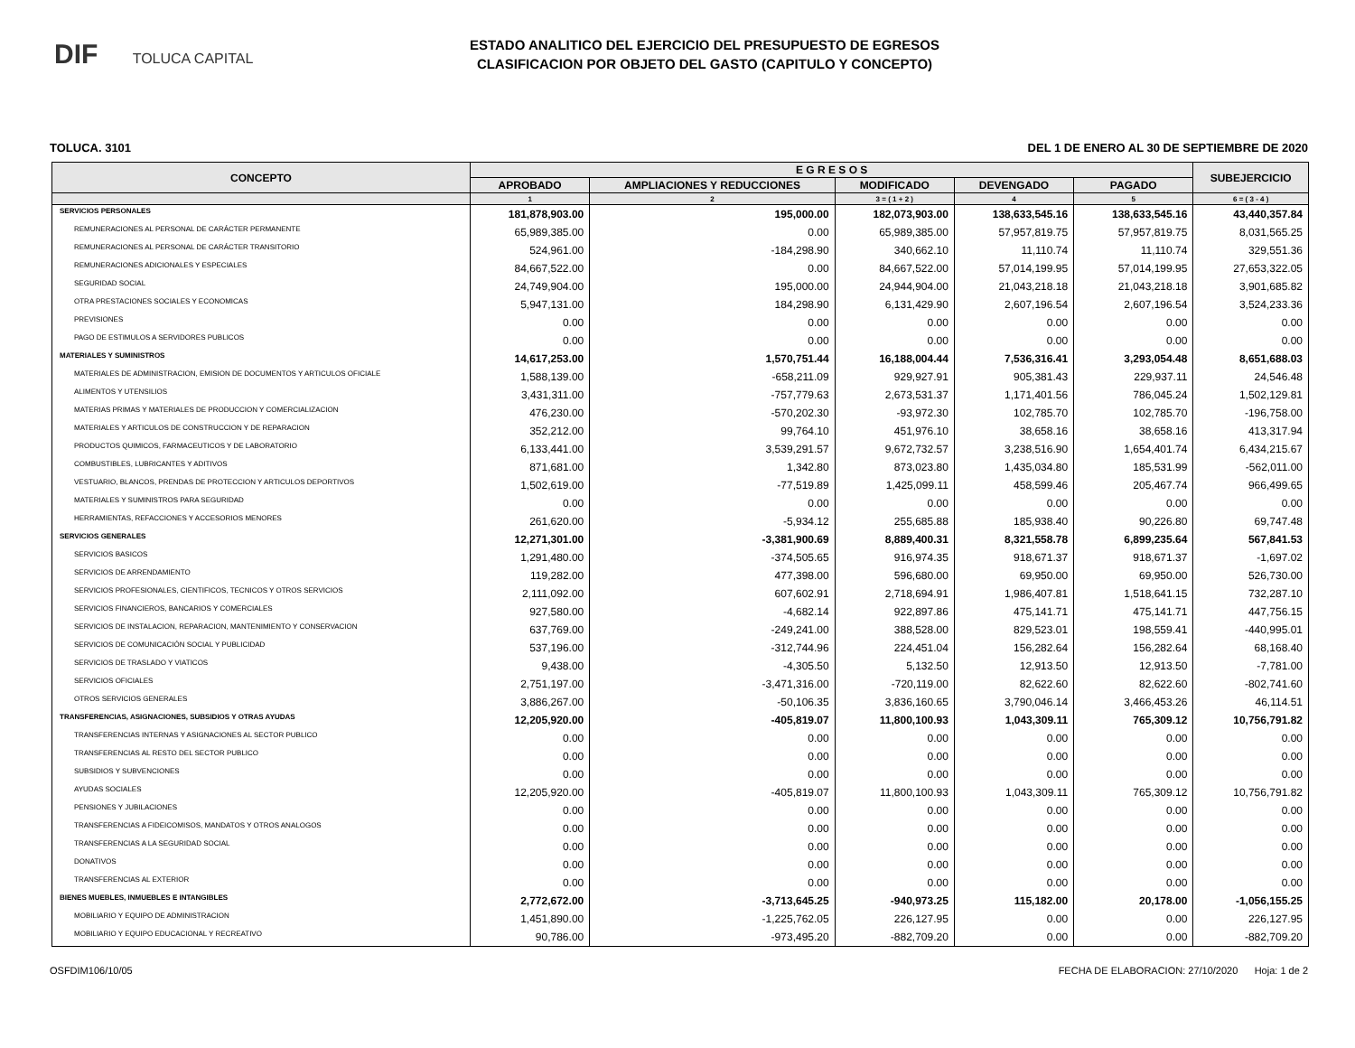DIF TOLUCA CAPITAL
ESTADO ANALITICO DEL EJERCICIO DEL PRESUPUESTO DE EGRESOS
CLASIFICACION POR OBJETO DEL GASTO (CAPITULO Y CONCEPTO)
TOLUCA. 3101 DEL 1 DE ENERO AL 30 DE SEPTIEMBRE DE 2020
| CONCEPTO | E G R E S O S | | | | | SUBEJERCICIO |
| --- | --- | --- | --- | --- | --- | --- |
| | APROBADO | AMPLIACIONES Y REDUCCIONES | MODIFICADO | DEVENGADO | PAGADO | |
| | 1 | 2 | 3 = ( 1 + 2 ) | 4 | 5 | 6 = ( 3 - 4 ) |
| SERVICIOS PERSONALES | 181,878,903.00 | 195,000.00 | 182,073,903.00 | 138,633,545.16 | 138,633,545.16 | 43,440,357.84 |
| REMUNERACIONES AL PERSONAL DE CARÁCTER PERMANENTE | 65,989,385.00 | 0.00 | 65,989,385.00 | 57,957,819.75 | 57,957,819.75 | 8,031,565.25 |
| REMUNERACIONES AL PERSONAL DE CARÁCTER TRANSITORIO | 524,961.00 | -184,298.90 | 340,662.10 | 11,110.74 | 11,110.74 | 329,551.36 |
| REMUNERACIONES ADICIONALES Y ESPECIALES | 84,667,522.00 | 0.00 | 84,667,522.00 | 57,014,199.95 | 57,014,199.95 | 27,653,322.05 |
| SEGURIDAD SOCIAL | 24,749,904.00 | 195,000.00 | 24,944,904.00 | 21,043,218.18 | 21,043,218.18 | 3,901,685.82 |
| OTRA PRESTACIONES SOCIALES Y ECONOMICAS | 5,947,131.00 | 184,298.90 | 6,131,429.90 | 2,607,196.54 | 2,607,196.54 | 3,524,233.36 |
| PREVISIONES | 0.00 | 0.00 | 0.00 | 0.00 | 0.00 | 0.00 |
| PAGO DE ESTIMULOS A SERVIDORES PUBLICOS | 0.00 | 0.00 | 0.00 | 0.00 | 0.00 | 0.00 |
| MATERIALES Y SUMINISTROS | 14,617,253.00 | 1,570,751.44 | 16,188,004.44 | 7,536,316.41 | 3,293,054.48 | 8,651,688.03 |
| MATERIALES DE ADMINISTRACION, EMISION DE DOCUMENTOS Y ARTICULOS OFICIALE | 1,588,139.00 | -658,211.09 | 929,927.91 | 905,381.43 | 229,937.11 | 24,546.48 |
| ALIMENTOS Y UTENSILIOS | 3,431,311.00 | -757,779.63 | 2,673,531.37 | 1,171,401.56 | 786,045.24 | 1,502,129.81 |
| MATERIAS PRIMAS Y MATERIALES DE PRODUCCION Y COMERCIALIZACION | 476,230.00 | -570,202.30 | -93,972.30 | 102,785.70 | 102,785.70 | -196,758.00 |
| MATERIALES Y ARTICULOS DE CONSTRUCCION Y DE REPARACION | 352,212.00 | 99,764.10 | 451,976.10 | 38,658.16 | 38,658.16 | 413,317.94 |
| PRODUCTOS QUIMICOS, FARMACEUTICOS Y DE LABORATORIO | 6,133,441.00 | 3,539,291.57 | 9,672,732.57 | 3,238,516.90 | 1,654,401.74 | 6,434,215.67 |
| COMBUSTIBLES, LUBRICANTES Y ADITIVOS | 871,681.00 | 1,342.80 | 873,023.80 | 1,435,034.80 | 185,531.99 | -562,011.00 |
| VESTUARIO, BLANCOS, PRENDAS DE PROTECCION Y ARTICULOS DEPORTIVOS | 1,502,619.00 | -77,519.89 | 1,425,099.11 | 458,599.46 | 205,467.74 | 966,499.65 |
| MATERIALES Y SUMINISTROS PARA SEGURIDAD | 0.00 | 0.00 | 0.00 | 0.00 | 0.00 | 0.00 |
| HERRAMIENTAS, REFACCIONES Y ACCESORIOS MENORES | 261,620.00 | -5,934.12 | 255,685.88 | 185,938.40 | 90,226.80 | 69,747.48 |
| SERVICIOS GENERALES | 12,271,301.00 | -3,381,900.69 | 8,889,400.31 | 8,321,558.78 | 6,899,235.64 | 567,841.53 |
| SERVICIOS BASICOS | 1,291,480.00 | -374,505.65 | 916,974.35 | 918,671.37 | 918,671.37 | -1,697.02 |
| SERVICIOS DE ARRENDAMIENTO | 119,282.00 | 477,398.00 | 596,680.00 | 69,950.00 | 69,950.00 | 526,730.00 |
| SERVICIOS PROFESIONALES, CIENTIFICOS, TECNICOS Y OTROS SERVICIOS | 2,111,092.00 | 607,602.91 | 2,718,694.91 | 1,986,407.81 | 1,518,641.15 | 732,287.10 |
| SERVICIOS FINANCIEROS, BANCARIOS Y COMERCIALES | 927,580.00 | -4,682.14 | 922,897.86 | 475,141.71 | 475,141.71 | 447,756.15 |
| SERVICIOS DE INSTALACION, REPARACION, MANTENIMIENTO Y CONSERVACION | 637,769.00 | -249,241.00 | 388,528.00 | 829,523.01 | 198,559.41 | -440,995.01 |
| SERVICIOS DE COMUNICACIÓN SOCIAL Y PUBLICIDAD | 537,196.00 | -312,744.96 | 224,451.04 | 156,282.64 | 156,282.64 | 68,168.40 |
| SERVICIOS DE TRASLADO Y VIATICOS | 9,438.00 | -4,305.50 | 5,132.50 | 12,913.50 | 12,913.50 | -7,781.00 |
| SERVICIOS OFICIALES | 2,751,197.00 | -3,471,316.00 | -720,119.00 | 82,622.60 | 82,622.60 | -802,741.60 |
| OTROS SERVICIOS GENERALES | 3,886,267.00 | -50,106.35 | 3,836,160.65 | 3,790,046.14 | 3,466,453.26 | 46,114.51 |
| TRANSFERENCIAS, ASIGNACIONES, SUBSIDIOS Y OTRAS AYUDAS | 12,205,920.00 | -405,819.07 | 11,800,100.93 | 1,043,309.11 | 765,309.12 | 10,756,791.82 |
| TRANSFERENCIAS INTERNAS Y ASIGNACIONES AL SECTOR PUBLICO | 0.00 | 0.00 | 0.00 | 0.00 | 0.00 | 0.00 |
| TRANSFERENCIAS AL RESTO DEL SECTOR PUBLICO | 0.00 | 0.00 | 0.00 | 0.00 | 0.00 | 0.00 |
| SUBSIDIOS Y SUBVENCIONES | 0.00 | 0.00 | 0.00 | 0.00 | 0.00 | 0.00 |
| AYUDAS SOCIALES | 12,205,920.00 | -405,819.07 | 11,800,100.93 | 1,043,309.11 | 765,309.12 | 10,756,791.82 |
| PENSIONES Y JUBILACIONES | 0.00 | 0.00 | 0.00 | 0.00 | 0.00 | 0.00 |
| TRANSFERENCIAS A FIDEICOMISOS, MANDATOS Y OTROS ANALOGOS | 0.00 | 0.00 | 0.00 | 0.00 | 0.00 | 0.00 |
| TRANSFERENCIAS A LA SEGURIDAD SOCIAL | 0.00 | 0.00 | 0.00 | 0.00 | 0.00 | 0.00 |
| DONATIVOS | 0.00 | 0.00 | 0.00 | 0.00 | 0.00 | 0.00 |
| TRANSFERENCIAS AL EXTERIOR | 0.00 | 0.00 | 0.00 | 0.00 | 0.00 | 0.00 |
| BIENES MUEBLES, INMUEBLES E INTANGIBLES | 2,772,672.00 | -3,713,645.25 | -940,973.25 | 115,182.00 | 20,178.00 | -1,056,155.25 |
| MOBILIARIO Y EQUIPO DE ADMINISTRACION | 1,451,890.00 | -1,225,762.05 | 226,127.95 | 0.00 | 0.00 | 226,127.95 |
| MOBILIARIO Y EQUIPO EDUCACIONAL Y RECREATIVO | 90,786.00 | -973,495.20 | -882,709.20 | 0.00 | 0.00 | -882,709.20 |
OSFDIM106/10/05 FECHA DE ELABORACION: 27/10/2020 Hoja: 1 de 2